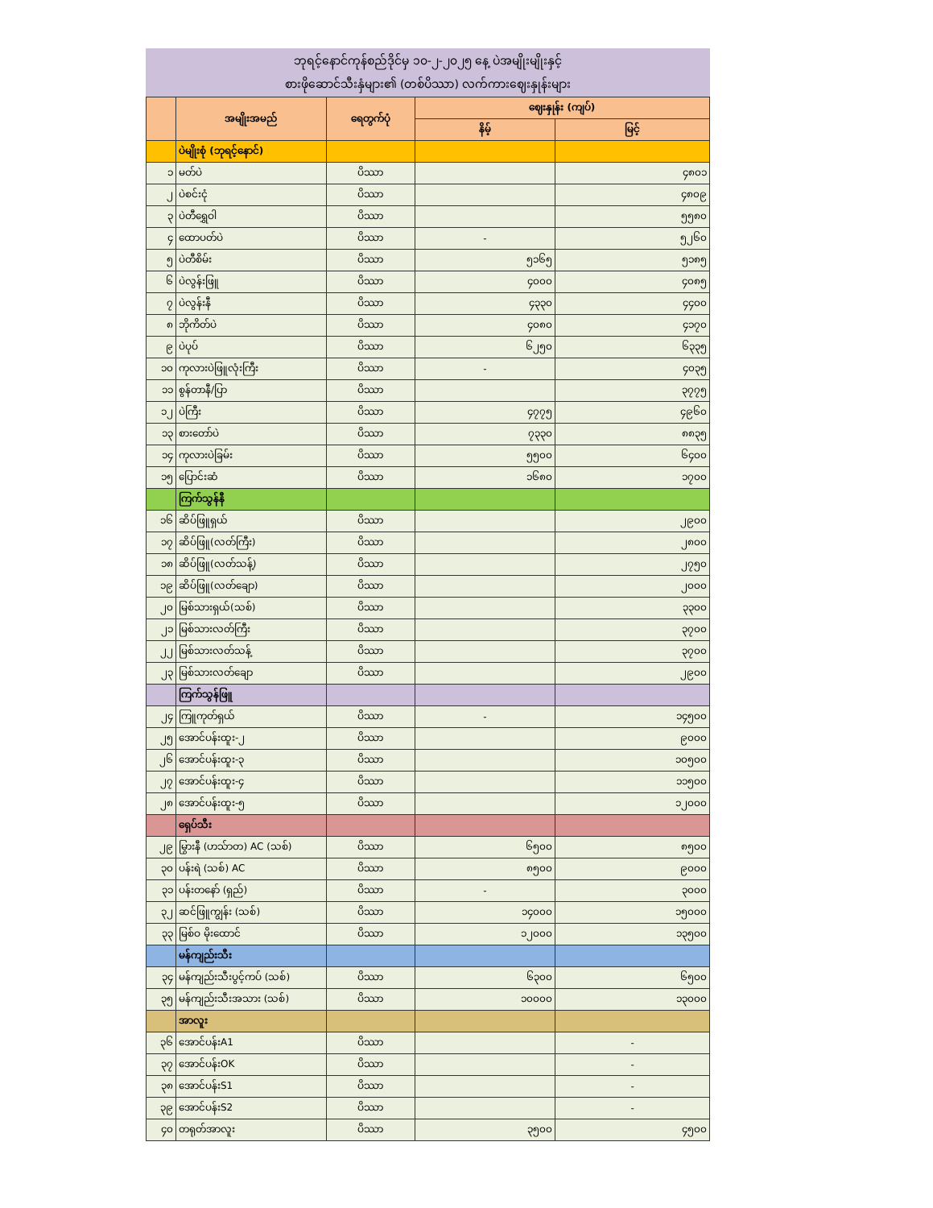ဘုရင့်နောင်ကုန်စည်ဒိုင်မှ ၁၀-၂-၂၀၂၅ နေ့ ပဲအမျိုးမျိုးနှင့်
စားဖိုဆောင်သီးနှံများ၏ (တစ်ပိဿာ) လက်ကားဈေးနှုန်းများ
| | အမျိုးအမည် | ရေတွက်ပုံ | ဈေးနှုန်း (ကျပ်) | |
| --- | --- | --- | --- | --- |
| | | | နိမ့် | မြင့် |
| | ပဲမျိုးစုံ (ဘုရင့်နောင်) | | | |
| ၁ | မတ်ပဲ | ပိဿာ | | ၄၈၀၁ |
| ၂ | ပဲစင်းငုံ | ပိဿာ | | ၄၈၀၉ |
| ၃ | ပဲတီရွှေဝါ | ပိဿာ | | ၅၅၈၀ |
| ၄ | ထောပတ်ပဲ | ပိဿာ | - | ၅၂၆၀ |
| ၅ | ပဲတီစိမ်း | ပိဿာ | ၅၁၆၅ | ၅၁၈၅ |
| ၆ | ပဲလွန်းဖြူ | ပိဿာ | ၄၀၀၀ | ၄၀၈၅ |
| ၇ | ပဲလွန်းနီ | ပိဿာ | ၄၃၃၀ | ၄၄၀၀ |
| ၈ | ဘိုကိတ်ပဲ | ပိဿာ | ၄၀၈၀ | ၄၁၇၀ |
| ၉ | ပဲပုပ် | ပိဿာ | ၆၂၅၀ | ၆၃၃၅ |
| ၁၀ | ကုလားပဲဖြူလုံးကြီး | ပိဿာ | - | ၄၀၃၅ |
| ၁၁ | စွန်တာနီ/ပြာ | ပိဿာ | | ၃၇၇၅ |
| ၁၂ | ပဲကြီး | ပိဿာ | ၄၇၇၅ | ၄၉၆၀ |
| ၁၃ | စားတော်ပဲ | ပိဿာ | ၇၃၃၀ | ၈၈၃၅ |
| ၁၄ | ကုလားပဲခြမ်း | ပိဿာ | ၅၅၀၀ | ၆၄၀၀ |
| ၁၅ | ပြောင်းဆံ | ပိဿာ | ၁၆၈၀ | ၁၇၀၀ |
| | ကြက်သွန်နီ | | | |
| ၁၆ | ဆိပ်ဖြူရှယ် | ပိဿာ | | ၂၉၀၀ |
| ၁၇ | ဆိပ်ဖြူ(လတ်ကြီး) | ပိဿာ | | ၂၈၀၀ |
| ၁၈ | ဆိပ်ဖြူ(လတ်သန့်) | ပိဿာ | | ၂၇၅၀ |
| ၁၉ | ဆိပ်ဖြူ(လတ်ချော) | ပိဿာ | | ၂၀၀၀ |
| ၂၀ | မြစ်သားရှယ်(သစ်) | ပိဿာ | | ၃၃၀၀ |
| ၂၁ | မြစ်သားလတ်ကြီး | ပိဿာ | | ၃၇၀၀ |
| ၂၂ | မြစ်သားလတ်သန့် | ပိဿာ | | ၃၇၀၀ |
| ၂၃ | မြစ်သားလတ်ချော | ပိဿာ | | ၂၉၀၀ |
| | ကြက်သွန်ဖြူ | | | |
| ၂၄ | ကြူကုတ်ရှယ် | ပိဿာ | - | ၁၄၅၀၀ |
| ၂၅ | အောင်ပန်းထူး-၂ | ပိဿာ | | ၉၀၀၀ |
| ၂၆ | အောင်ပန်းထူး-၃ | ပိဿာ | | ၁၀၅၀၀ |
| ၂၇ | အောင်ပန်းထူး-၄ | ပိဿာ | | ၁၁၅၀၀ |
| ၂၈ | အောင်ပန်းထူး-၅ | ပိဿာ | | ၁၂၀၀၀ |
| | ရှေပ်သီး | | | |
| ၂၉ | မြွားနီ (ဟသ်ာတ) AC (သစ်) | ပိဿာ | ၆၅၀၀ | ၈၅၀၀ |
| ၃၀ | ပန်းရဲ (သစ်) AC | ပိဿာ | ၈၅၀၀ | ၉၀၀၀ |
| ၃၁ | ပန်းတနော် (ရှည်) | ပိဿာ | - | ၃၀၀၀ |
| ၃၂ | ဆင်ဖြူကျွန်း (သစ်) | ပိဿာ | ၁၄၀၀၀ | ၁၅၀၀၀ |
| ၃၃ | မြစ်ဝ မိုးထောင် | ပိဿာ | ၁၂၀၀၀ | ၁၃၅၀၀ |
| | မန်ကျည်းသီး | | | |
| ၃၄ | မန်ကျည်းသီးပွင့်ကပ် (သစ်) | ပိဿာ | ၆၃၀၀ | ၆၅၀၀ |
| ၃၅ | မန်ကျည်းသီးအသား (သစ်) | ပိဿာ | ၁၀၀၀၀ | ၁၃၀၀၀ |
| | အာလူး | | | |
| ၃၆ | အောင်ပန်းA1 | ပိဿာ | | - |
| ၃၇ | အောင်ပန်းOK | ပိဿာ | | - |
| ၃၈ | အောင်ပန်းS1 | ပိဿာ | | - |
| ၃၉ | အောင်ပန်းS2 | ပိဿာ | | - |
| ၄၀ | တရုတ်အာလူး | ပိဿာ | ၃၅၀၀ | ၄၅၀၀ |